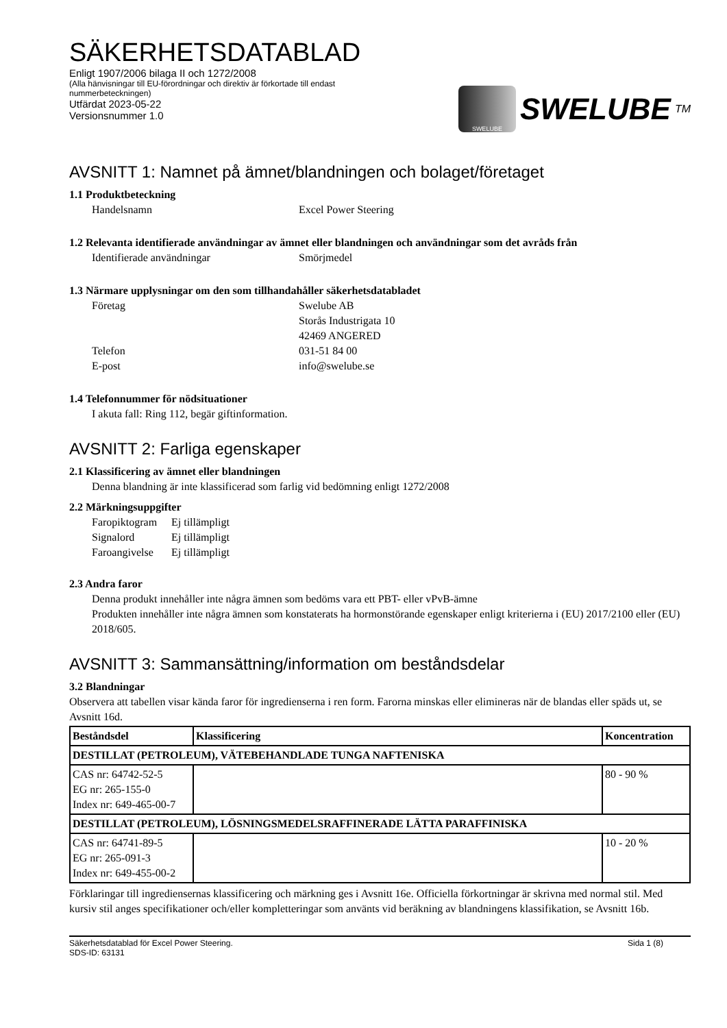SÄKERHETSDATABLAD
Enligt 1907/2006 bilaga II och 1272/2008
(Alla hänvisningar till EU-förordningar och direktiv är förkortade till endast
nummerbeteckningen)
Utfärdat 2023-05-22
Versionsnummer 1.0
SWELUBE
SWELUBE TM
AVSNITT 1: Namnet på ämnet/blandningen och bolaget/företaget
1.1 Produktbeteckning
Handelsnamn Excel Power Steering
1.2 Relevanta identifierade användningar av ämnet eller blandningen och användningar som det avråds från
Identifierade användningar Smörjmedel
1.3 Närmare upplysningar om den som tillhandahåller säkerhetsdatabladet
Företag Swelube AB
Storås Industrigata 10
42469 ANGERED
Telefon 031-51 84 00
E-post info@swelube.se
1.4 Telefonnummer för nödsituationer
I akuta fall: Ring 112, begär giftinformation.
AVSNITT 2: Farliga egenskaper
2.1 Klassificering av ämnet eller blandningen
Denna blandning är inte klassificerad som farlig vid bedömning enligt 1272/2008
2.2 Märkningsuppgifter
Faropiktogram Ej tillämpligt
Signalord Ej tillämpligt
Faroangivelse Ej tillämpligt
2.3 Andra faror
Denna produkt innehåller inte några ämnen som bedöms vara ett PBT- eller vPvB-ämne
Produkten innehåller inte några ämnen som konstaterats ha hormonstörande egenskaper enligt kriterierna i (EU) 2017/2100 eller (EU) 2018/605.
AVSNITT 3: Sammansättning/information om beståndsdelar
3.2 Blandningar
Observera att tabellen visar kända faror för ingredienserna i ren form. Farorna minskas eller elimineras när de blandas eller späds ut, se Avsnitt 16d.
| Beståndsdel | Klassificering | Koncentration |
| --- | --- | --- |
| DESTILLAT (PETROLEUM), VÄTEBEHANDLADE TUNGA NAFTENISKA | | |
| CAS nr: 64742-52-5 EG nr: 265-155-0 Index nr: 649-465-00-7 | | 80 - 90 % |
| DESTILLAT (PETROLEUM), LÖSNINGSMEDELSRAFFINERADE LÄTTA PARAFFINISKA | | |
| CAS nr: 64741-89-5 EG nr: 265-091-3 Index nr: 649-455-00-2 | | 10 - 20 % |
Förklaringar till ingrediensernas klassificering och märkning ges i Avsnitt 16e. Officiella förkortningar är skrivna med normal stil. Med kursiv stil anges specifikationer och/eller kompletteringar som använts vid beräkning av blandningens klassifikation, se Avsnitt 16b.
Säkerhetsdatablad för Excel Power Steering.
SDS-ID: 63131 Sida 1 (8)